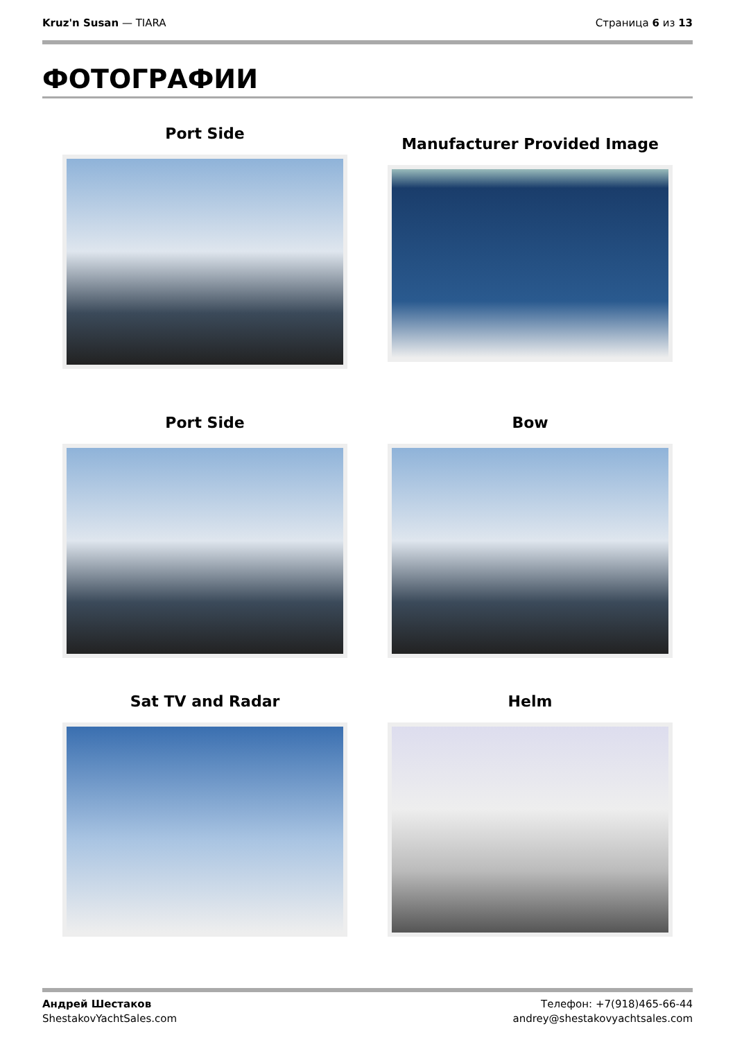Kruz'n Susan — TIARA Страница 6 из 13
ФОТОГРАФИИ
Port Side
Manufacturer Provided Image
Port Side
Bow
Sat TV and Radar
Helm
Андрей Шестаков
ShestakovYachtSales.com
Телефон: +7(918)465-66-44
andrey@shestakovyachtsales.com